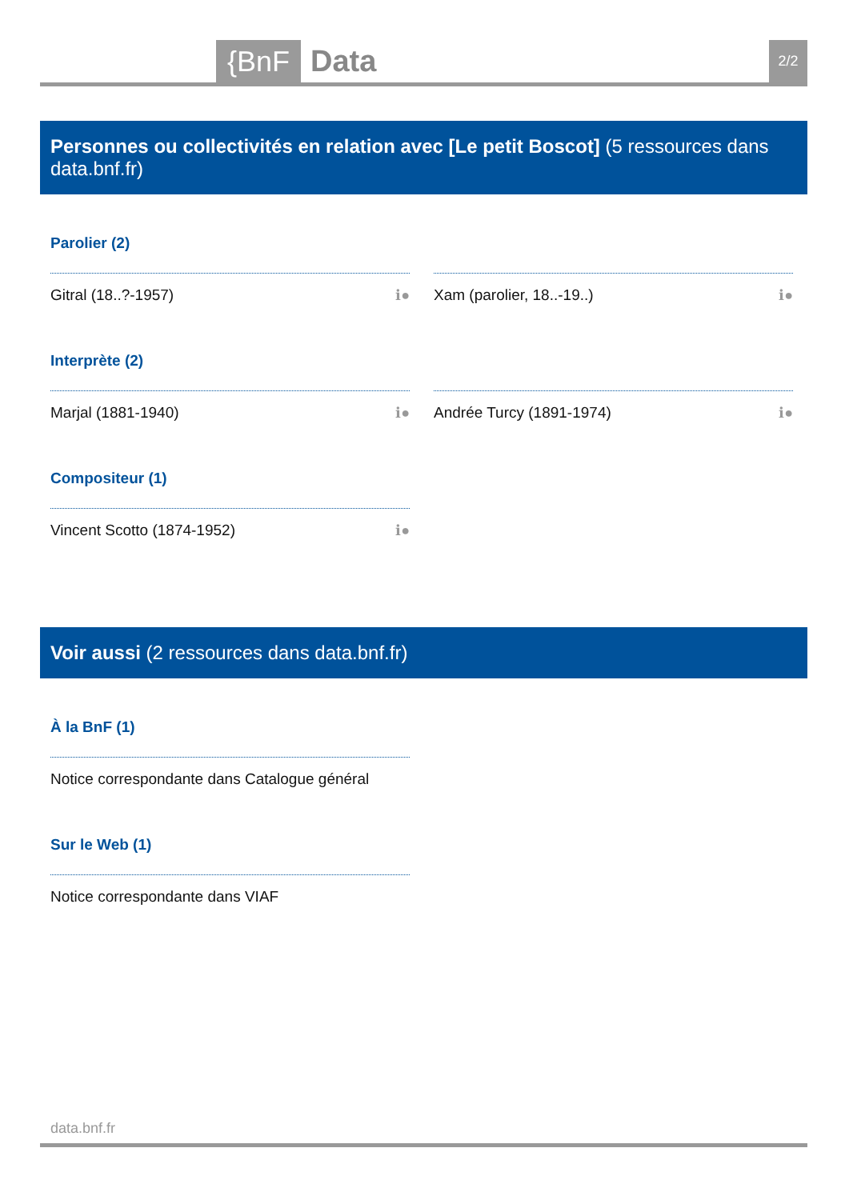{BnF Data 2/2
Personnes ou collectivités en relation avec [Le petit Boscot] (5 ressources dans data.bnf.fr)
Parolier (2)
Gitral (18..?-1957) ℹ● Xam (parolier, 18..-19..) ℹ●
Interprète (2)
Marjal (1881-1940) ℹ● Andrée Turcy (1891-1974) ℹ●
Compositeur (1)
Vincent Scotto (1874-1952) ℹ●
Voir aussi (2 ressources dans data.bnf.fr)
À la BnF (1)
Notice correspondante dans Catalogue général
Sur le Web (1)
Notice correspondante dans VIAF
data.bnf.fr